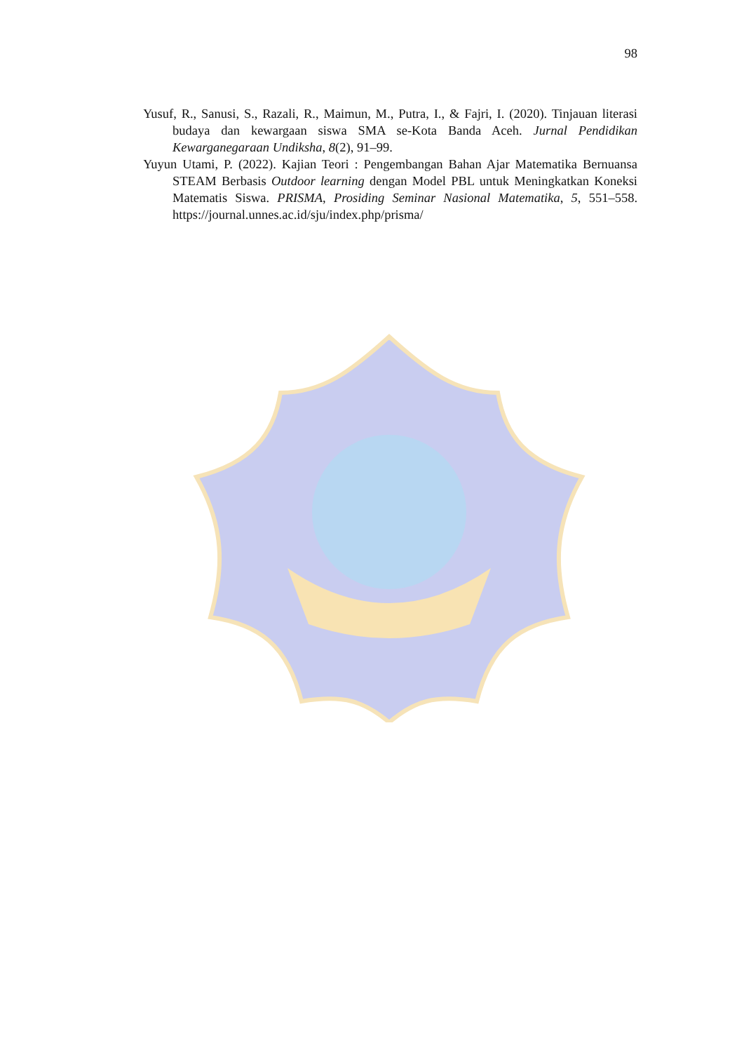98
Yusuf, R., Sanusi, S., Razali, R., Maimun, M., Putra, I., & Fajri, I. (2020). Tinjauan literasi budaya dan kewargaan siswa SMA se-Kota Banda Aceh. Jurnal Pendidikan Kewarganegaraan Undiksha, 8(2), 91–99.
Yuyun Utami, P. (2022). Kajian Teori : Pengembangan Bahan Ajar Matematika Bernuansa STEAM Berbasis Outdoor learning dengan Model PBL untuk Meningkatkan Koneksi Matematis Siswa. PRISMA, Prosiding Seminar Nasional Matematika, 5, 551–558. https://journal.unnes.ac.id/sju/index.php/prisma/